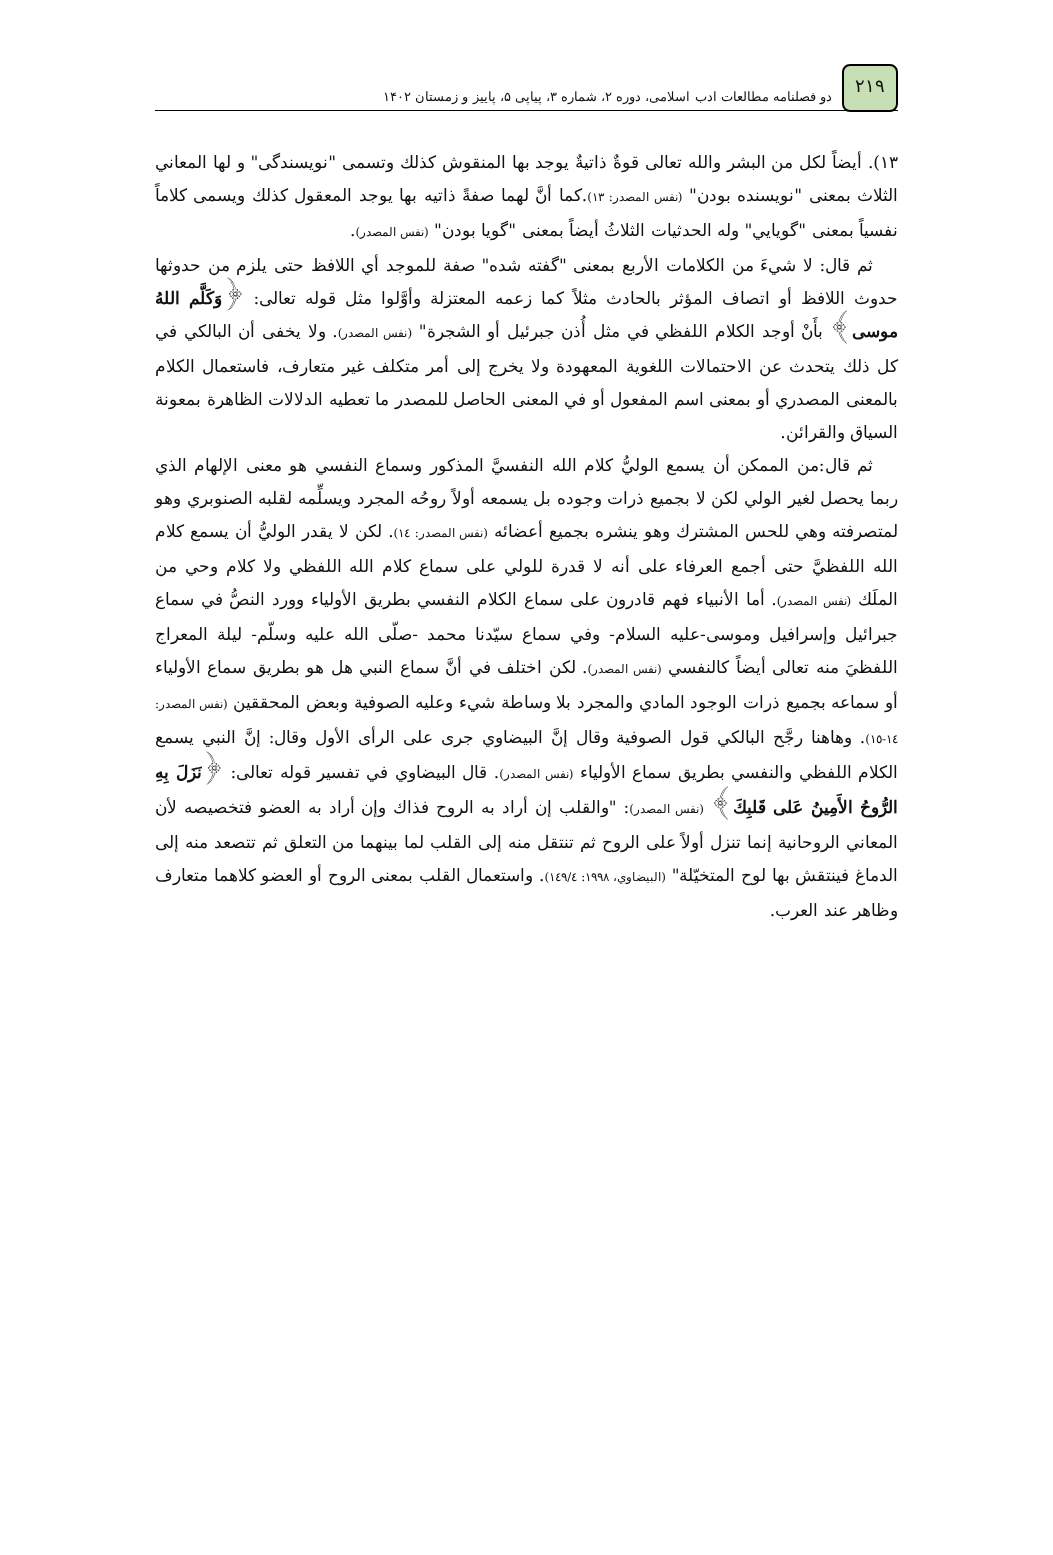۲۱۹
دو فصلنامه مطالعات ادب اسلامی، دوره ۲، شماره ۳، پیاپی ۵، پاییز و زمستان ۱۴۰۲
١٣). أيضاً لكل من البشر والله تعالى قوةٌ ذاتيةٌ يوجد بها المنقوش كذلك وتسمى "نويسندگی" و لها المعاني الثلاث بمعنى "نويسنده بودن" (نفس المصدر: ١٣).كما أنَّ لهما صفةً ذاتيه بها يوجد المعقول كذلك ويسمى كلاماً نفسياً بمعنى "گويايي" وله الحدثيات الثلاثُ أيضاً بمعنى "گويا بودن" (نفس المصدر).
ثم قال: لا شيءَ من الكلامات الأربع بمعنى "گفته شده" صفة للموجد أي اللافظ حتى يلزم من حدوثها حدوث اللافظ أو اتصاف المؤثر بالحادث مثلاً كما زعمه المعتزلة وأوَّلوا مثل قوله تعالى: ﴿وَكَلَّم اللهُ موسى﴾ بأَنْ أوجد الكلام اللفظي في مثل أُذن جبرئيل أو الشجرة" (نفس المصدر). ولا يخفى أن البالكي في كل ذلك يتحدث عن الاحتمالات اللغوية المعهودة ولا يخرج إلى أمر متكلف غير متعارف، فاستعمال الكلام بالمعنى المصدري أو بمعنى اسم المفعول أو في المعنى الحاصل للمصدر ما تعطيه الدلالات الظاهرة بمعونة السياق والقرائن.
ثم قال:من الممكن أن يسمع الوليُّ كلام الله النفسيَّ المذكور وسماع النفسي هو معنى الإلهام الذي ربما يحصل لغير الولي لكن لا بجميع ذرات وجوده بل يسمعه أولاً روحُه المجرد ويسلِّمه لقلبه الصنوبري وهو لمتصرفته وهي للحس المشترك وهو ينشره بجميع أعضائه (نفس المصدر: ١٤). لكن لا يقدر الوليُّ أن يسمع كلام الله اللفظيَّ حتى أجمع العرفاء على أنه لا قدرة للولي على سماع كلام الله اللفظي ولا كلام وحي من الملَك (نفس المصدر). أما الأنبياء فهم قادرون على سماع الكلام النفسي بطريق الأولياء وورد النصُّ في سماع جبرائيل وإسرافيل وموسى-عليه السلام- وفي سماع سيّدنا محمد -صلّى الله عليه وسلّم- ليلة المعراج اللفظيَ منه تعالى أيضاً كالنفسي (نفس المصدر). لكن اختلف في أنَّ سماع النبي هل هو بطريق سماع الأولياء أو سماعه بجميع ذرات الوجود المادي والمجرد بلا وساطة شيء وعليه الصوفية وبعض المحققين (نفس المصدر: ١٤-١٥). وهاهنا رجَّح البالكي قول الصوفية وقال إنَّ البيضاوي جرى على الرأى الأول وقال: إنَّ النبي يسمع الكلام اللفظي والنفسي بطريق سماع الأولياء (نفس المصدر). قال البيضاوي في تفسير قوله تعالى: ﴿نَزَلَ بِهِ الرُّوحُ الأَمِينُ عَلى قَلبِكَ﴾ (نفس المصدر): "والقلب إن أراد به الروح فذاك وإن أراد به العضو فتخصيصه لأن المعاني الروحانية إنما تنزل أولاً على الروح ثم تنتقل منه إلى القلب لما بينهما من التعلق ثم تتصعد منه إلى الدماغ فينتقش بها لوح المتخيّلة" (البيضاوي، ١٩٩٨: ١٤٩/٤). واستعمال القلب بمعنى الروح أو العضو كلاهما متعارف وظاهر عند العرب.